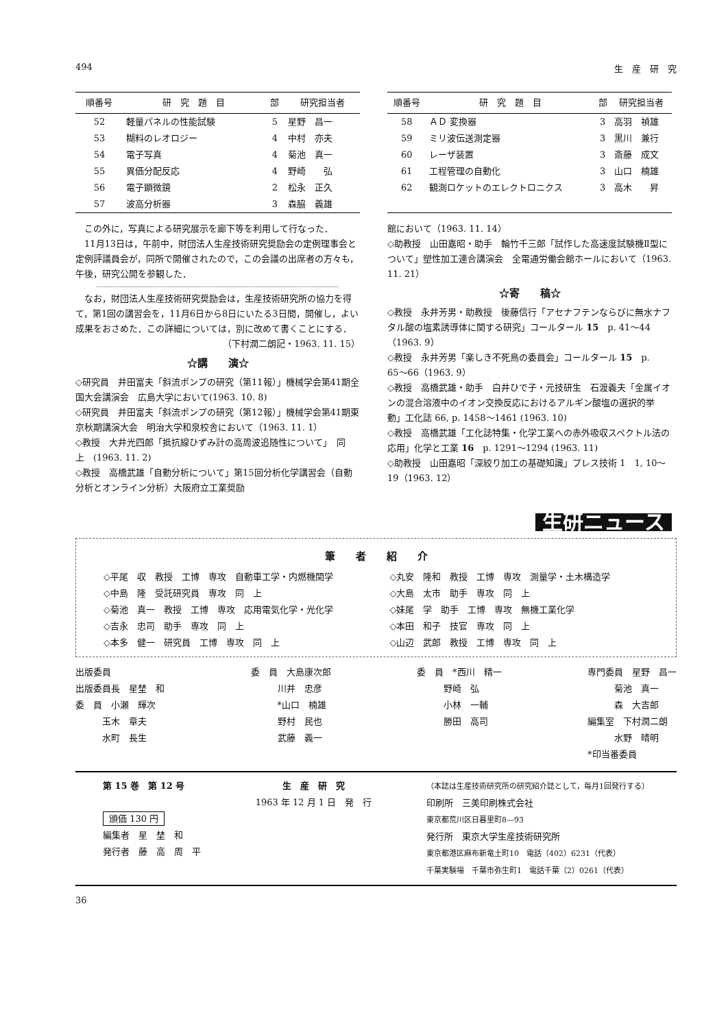494 生　産　研　究
| 順番号 | 研 究 題 目 | 部 | 研究担当者 |
| --- | --- | --- | --- |
| 52 | 軽量パネルの性能試験 | 5 | 星野 昌一 |
| 53 | 糊料のレオロジー | 4 | 中村 亦夫 |
| 54 | 電子写真 | 4 | 菊池 真一 |
| 55 | 異価分配反応 | 4 | 野崎 弘 |
| 56 | 電子顕微鏡 | 2 | 松永 正久 |
| 57 | 波高分析器 | 3 | 森脇 義雄 |
　この外に，写真による研究展示を廊下等を利用して行なった．
　11月13日は，午前中，財団法人生産技術研究奨励会の定例理事会と定例評議員会が，同所で開催されたので，この会議の出席者の方々も，午後，研究公開を参観した．
　なお，財団法人生産技術研究奨励会は，生産技術研究所の協力を得て，第1回の講習会を，11月6日から8日にいたる3日間，開催し，よい成果をおさめた．この詳細については，別に改めて書くことにする．
（下村潤二朗記・1963. 11. 15）
☆講　　演☆
◇研究員　井田富夫「斜流ポンプの研究（第11報）」機械学会第41期全国大会講演会　広島大学において(1963. 10. 8)
◇研究員　井田富夫「斜流ポンプの研究（第12報）」機械学会第41期東京秋期講演大会　明治大学和泉校舎において（1963. 11. 1）
◇教授　大井光四郎「抵抗線ひずみ計の高周波追随性について」　同　上　(1963. 11. 2)
◇教授　高橋武雄「自動分析について」第15回分析化学講習会（自動分析とオンライン分析）大阪府立工業奨励
| 順番号 | 研 究 題 目 | 部 | 研究担当者 |
| --- | --- | --- | --- |
| 58 | ＡＤ 変換器 | 3 | 高羽 禎雄 |
| 59 | ミリ波伝送測定器 | 3 | 黒川 兼行 |
| 60 | レーザ装置 | 3 | 斎藤 成文 |
| 61 | 工程管理の自動化 | 3 | 山口 楠雄 |
| 62 | 観測ロケットのエレクトロニクス | 3 | 高木 昇 |
館において（1963. 11. 14）
◇助教授　山田嘉昭・助手　輪竹千三郎「試作した高速度試験機Ⅱ型について」塑性加工連合講演会　全電通労働会館ホールにおいて（1963. 11. 21）
☆寄　　稿☆
◇教授　永井芳男・助教授　後藤信行「アセナフテンならびに無水ナフタル酸の塩素誘導体に関する研究」コールタール 15　p. 41〜44（1963. 9）
◇教授　永井芳男「楽しき不死鳥の委員会」コールタール 15　p. 65〜66（1963. 9）
◇教授　高橋武雄・助手　白井ひで子・元技研生　石渡義夫「金属イオンの混合溶液中のイオン交換反応におけるアルギン酸塩の選択的挙動」工化誌 66, p. 1458〜1461 (1963. 10)
◇教授　高橋武雄「工化誌特集・化学工業への赤外吸収スペクトル法の応用」化学と工業 16　p. 1291〜1294 (1963. 11)
◇助教授　山田嘉昭「深絞り加工の基礎知識」プレス技術 1　1, 10〜19（1963. 12）
生研ニュース
筆　　者　　紹　　介
◇平尾　収　教授　工博　専攻　自動車工学・内燃機関学
◇中島　隆　受託研究員　専攻　同　上
◇菊池　真一　教授　工博　専攻　応用電気化学・光化学
◇吉永　忠司　助手　専攻　同　上
◇本多　健一　研究員　工博　専攻　同　上
◇丸安　隆和　教授　工博　専攻　測量学・土木構造学
◇大島　太市　助手　専攻　同　上
◇妹尾　学　助手　工博　専攻　無機工業化学
◇本田　和子　技官　専攻　同　上
◇山辺　武郎　教授　工博　専攻　同　上
出版委員
出版委員長　星埜　和
委　員　小瀬　輝次
　　　玉木　章夫
　　　水町　長生
委　員　大島康次郎
　　　川井　忠彦
　　　*山口　楠雄
　　　野村　民也
　　　武藤　義一
委　員　*西川　精一
　　　野崎　弘
　　　小林　一輔
　　　勝田　高司
専門委員　星野　昌一
　　　菊池　真一
　　　森　大吉郎
編集室　下村潤二朗
　　　水野　晴明
*印当番委員
第 15 巻　第 12 号
頒価 130 円
編集者　星　埜　和
発行者　藤　高　周　平
生　産　研　究
1963 年 12 月 1 日　発　行
（本誌は生産技術研究所の研究紹介誌として，毎月1回発行する）
印刷所　三美印刷株式会社
東京都荒川区日暮里町8—93
発行所　東京大学生産技術研究所
東京都港区麻布新竜土町10　電話（402）6231（代表）
千葉実験場　千葉市弥生町1　電話千葉（2）0261（代表）
36